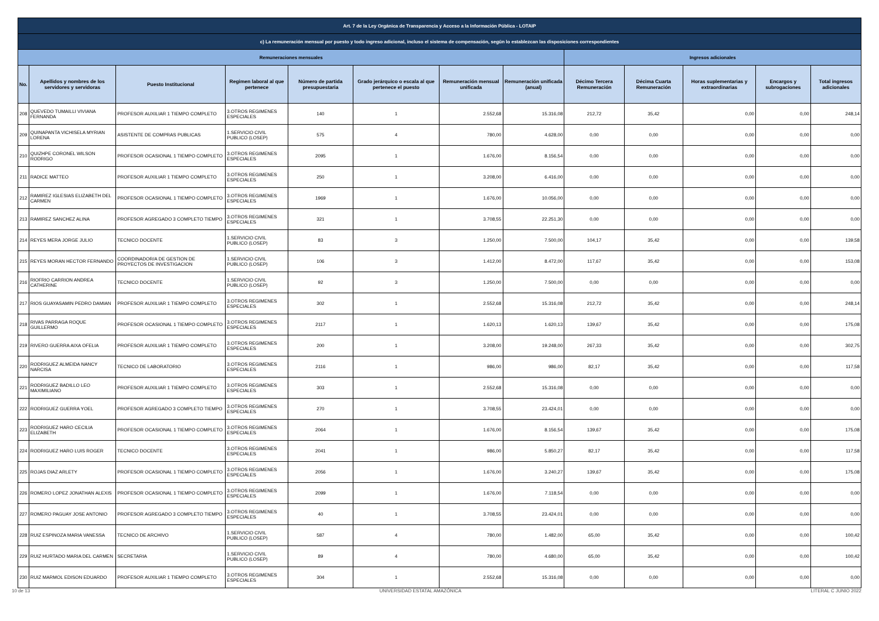| Art. 7 de la Ley Orgánica de Transparencia y Acceso a la Información Pública - LOTAIP | | | | | | | | | | | | |
| --- | --- | --- | --- | --- | --- | --- | --- | --- | --- | --- | --- | --- |
| c) La remuneración mensual por puesto y todo ingreso adicional, incluso el sistema de compensación, según lo establezcan las disposiciones correspondientes | | | | | | | | | | | | |
| Remuneraciones mensuales | | | | | | | | Ingresos adicionales | | | | |
| No. | Apellidos y nombres de los servidores y servidoras | Puesto Institucional | Regimen laboral al que pertenece | Número de partida presupuestaria | Grado jerárquico o escala al que pertenece el puesto | Remuneración mensual unificada | Remuneración unificada (anual) | Décimo Tercera Remuneración | Décima Cuarta Remuneración | Horas suplementarias y extraordinarias | Encargos y subrogaciones | Total ingresos adicionales |
| 208 | QUEVEDO TUMAILLI VIVIANA FERNANDA | PROFESOR AUXILIAR 1 TIEMPO COMPLETO | 3.OTROS REGIMENES ESPECIALES | 140 | 1 | 2.552,68 | 15.316,08 | 212,72 | 35,42 | 0,00 | 0,00 | 248,14 |
| 209 | QUINAPANTA VICHISELA MYRIAN LORENA | ASISTENTE DE COMPRAS PUBLICAS | 1.SERVICIO CIVIL PUBLICO (LOSEP) | 575 | 4 | 780,00 | 4.628,00 | 0,00 | 0,00 | 0,00 | 0,00 | 0,00 |
| 210 | QUIZHPE CORONEL WILSON RODRIGO | PROFESOR OCASIONAL 1 TIEMPO COMPLETO | 3.OTROS REGIMENES ESPECIALES | 2095 | 1 | 1.676,00 | 8.156,54 | 0,00 | 0,00 | 0,00 | 0,00 | 0,00 |
| 211 | RADICE MATTEO | PROFESOR AUXILIAR 1 TIEMPO COMPLETO | 3.OTROS REGIMENES ESPECIALES | 250 | 1 | 3.208,00 | 6.416,00 | 0,00 | 0,00 | 0,00 | 0,00 | 0,00 |
| 212 | RAMIREZ IGLESIAS ELIZABETH DEL CARMEN | PROFESOR OCASIONAL 1 TIEMPO COMPLETO | 3.OTROS REGIMENES ESPECIALES | 1969 | 1 | 1.676,00 | 10.056,00 | 0,00 | 0,00 | 0,00 | 0,00 | 0,00 |
| 213 | RAMIREZ SANCHEZ ALINA | PROFESOR AGREGADO 3 COMPLETO TIEMPO | 3.OTROS REGIMENES ESPECIALES | 321 | 1 | 3.708,55 | 22.251,30 | 0,00 | 0,00 | 0,00 | 0,00 | 0,00 |
| 214 | REYES MERA JORGE JULIO | TECNICO DOCENTE | 1.SERVICIO CIVIL PUBLICO (LOSEP) | 83 | 3 | 1.250,00 | 7.500,00 | 104,17 | 35,42 | 0,00 | 0,00 | 139,58 |
| 215 | REYES MORAN HECTOR FERNANDO | COORDINADOR/A DE GESTION DE PROYECTOS DE INVESTIGACION | 1.SERVICIO CIVIL PUBLICO (LOSEP) | 106 | 3 | 1.412,00 | 8.472,00 | 117,67 | 35,42 | 0,00 | 0,00 | 153,08 |
| 216 | RIOFRIO CARRION ANDREA CATHERINE | TECNICO DOCENTE | 1.SERVICIO CIVIL PUBLICO (LOSEP) | 92 | 3 | 1.250,00 | 7.500,00 | 0,00 | 0,00 | 0,00 | 0,00 | 0,00 |
| 217 | RIOS GUAYASAMIN PEDRO DAMIAN | PROFESOR AUXILIAR 1 TIEMPO COMPLETO | 3.OTROS REGIMENES ESPECIALES | 302 | 1 | 2.552,68 | 15.316,08 | 212,72 | 35,42 | 0,00 | 0,00 | 248,14 |
| 218 | RIVAS PARRAGA ROQUE GUILLERMO | PROFESOR OCASIONAL 1 TIEMPO COMPLETO | 3.OTROS REGIMENES ESPECIALES | 2117 | 1 | 1.620,13 | 1.620,13 | 139,67 | 35,42 | 0,00 | 0,00 | 175,08 |
| 219 | RIVERO GUERRA AIXA OFELIA | PROFESOR AUXILIAR 1 TIEMPO COMPLETO | 3.OTROS REGIMENES ESPECIALES | 200 | 1 | 3.208,00 | 19.248,00 | 267,33 | 35,42 | 0,00 | 0,00 | 302,75 |
| 220 | RODRIGUEZ ALMEIDA NANCY NARCISA | TECNICO DE LABORATORIO | 3.OTROS REGIMENES ESPECIALES | 2116 | 1 | 986,00 | 986,00 | 82,17 | 35,42 | 0,00 | 0,00 | 117,58 |
| 221 | RODRIGUEZ BADILLO LEO MAXIMILIANO | PROFESOR AUXILIAR 1 TIEMPO COMPLETO | 3.OTROS REGIMENES ESPECIALES | 303 | 1 | 2.552,68 | 15.316,08 | 0,00 | 0,00 | 0,00 | 0,00 | 0,00 |
| 222 | RODRIGUEZ GUERRA YOEL | PROFESOR AGREGADO 3 COMPLETO TIEMPO | 3.OTROS REGIMENES ESPECIALES | 270 | 1 | 3.708,55 | 23.424,01 | 0,00 | 0,00 | 0,00 | 0,00 | 0,00 |
| 223 | RODRIGUEZ HARO CECILIA ELIZABETH | PROFESOR OCASIONAL 1 TIEMPO COMPLETO | 3.OTROS REGIMENES ESPECIALES | 2064 | 1 | 1.676,00 | 8.156,54 | 139,67 | 35,42 | 0,00 | 0,00 | 175,08 |
| 224 | RODRIGUEZ HARO LUIS ROGER | TECNICO DOCENTE | 3.OTROS REGIMENES ESPECIALES | 2041 | 1 | 986,00 | 5.850,27 | 82,17 | 35,42 | 0,00 | 0,00 | 117,58 |
| 225 | ROJAS DIAZ ARLETY | PROFESOR OCASIONAL 1 TIEMPO COMPLETO | 3.OTROS REGIMENES ESPECIALES | 2056 | 1 | 1.676,00 | 3.240,27 | 139,67 | 35,42 | 0,00 | 0,00 | 175,08 |
| 226 | ROMERO LOPEZ JONATHAN ALEXIS | PROFESOR OCASIONAL 1 TIEMPO COMPLETO | 3.OTROS REGIMENES ESPECIALES | 2099 | 1 | 1.676,00 | 7.118,54 | 0,00 | 0,00 | 0,00 | 0,00 | 0,00 |
| 227 | ROMERO PAGUAY JOSE ANTONIO | PROFESOR AGREGADO 3 COMPLETO TIEMPO | 3.OTROS REGIMENES ESPECIALES | 40 | 1 | 3.708,55 | 23.424,01 | 0,00 | 0,00 | 0,00 | 0,00 | 0,00 |
| 228 | RUIZ ESPINOZA MARIA VANESSA | TECNICO DE ARCHIVO | 1.SERVICIO CIVIL PUBLICO (LOSEP) | 587 | 4 | 780,00 | 1.482,00 | 65,00 | 35,42 | 0,00 | 0,00 | 100,42 |
| 229 | RUIZ HURTADO MARIA DEL CARMEN | SECRETARIA | 1.SERVICIO CIVIL PUBLICO (LOSEP) | 89 | 4 | 780,00 | 4.680,00 | 65,00 | 35,42 | 0,00 | 0,00 | 100,42 |
| 230 | RUIZ MARMOL EDISON EDUARDO | PROFESOR AUXILIAR 1 TIEMPO COMPLETO | 3.OTROS REGIMENES ESPECIALES | 304 | 1 | 2.552,68 | 15.316,08 | 0,00 | 0,00 | 0,00 | 0,00 | 0,00 |
10 de 13 UNIVERSIDAD ESTATAL AMAZÓNICA LITERAL C JUNIO 2022